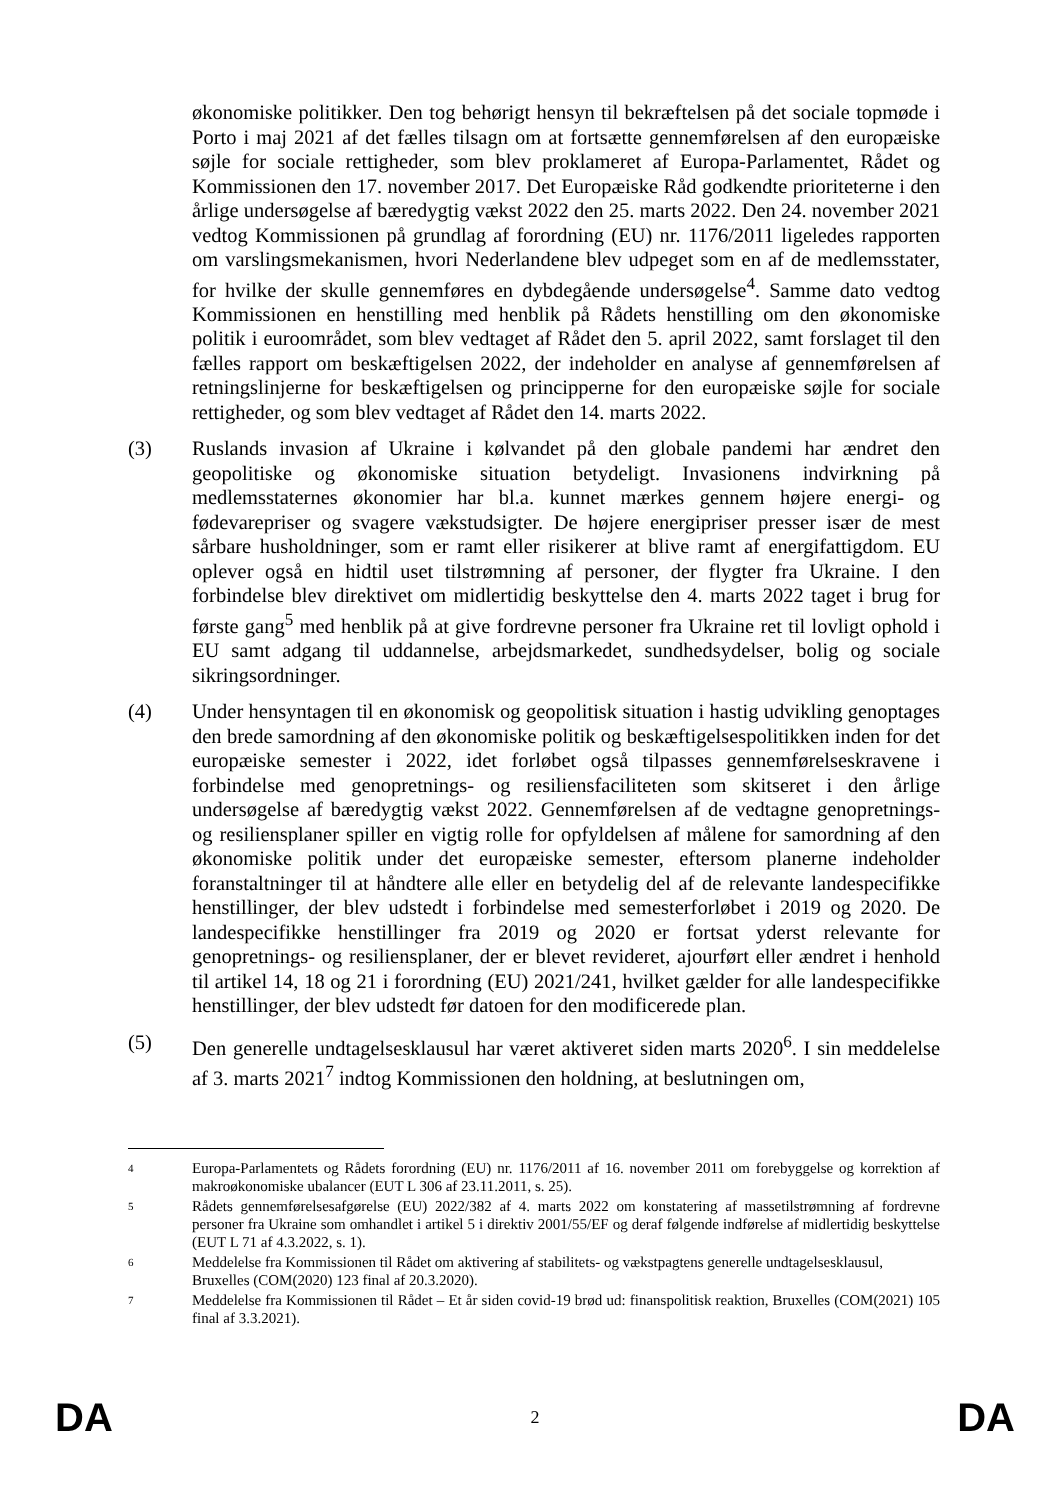økonomiske politikker. Den tog behørigt hensyn til bekræftelsen på det sociale topmøde i Porto i maj 2021 af det fælles tilsagn om at fortsætte gennemførelsen af den europæiske søjle for sociale rettigheder, som blev proklameret af Europa-Parlamentet, Rådet og Kommissionen den 17. november 2017. Det Europæiske Råd godkendte prioriteterne i den årlige undersøgelse af bæredygtig vækst 2022 den 25. marts 2022. Den 24. november 2021 vedtog Kommissionen på grundlag af forordning (EU) nr. 1176/2011 ligeledes rapporten om varslingsmekanismen, hvori Nederlandene blev udpeget som en af de medlemsstater, for hvilke der skulle gennemføres en dybdegående undersøgelse<sup>4</sup>. Samme dato vedtog Kommissionen en henstilling med henblik på Rådets henstilling om den økonomiske politik i euroområdet, som blev vedtaget af Rådet den 5. april 2022, samt forslaget til den fælles rapport om beskæftigelsen 2022, der indeholder en analyse af gennemførelsen af retningslinjerne for beskæftigelsen og principperne for den europæiske søjle for sociale rettigheder, og som blev vedtaget af Rådet den 14. marts 2022.
(3) Ruslands invasion af Ukraine i kølvandet på den globale pandemi har ændret den geopolitiske og økonomiske situation betydeligt. Invasionens indvirkning på medlemsstaternes økonomier har bl.a. kunnet mærkes gennem højere energi- og fødevarepriser og svagere vækstudsigter. De højere energipriser presser især de mest sårbare husholdninger, som er ramt eller risikerer at blive ramt af energifattigdom. EU oplever også en hidtil uset tilstrømning af personer, der flygter fra Ukraine. I den forbindelse blev direktivet om midlertidig beskyttelse den 4. marts 2022 taget i brug for første gang<sup>5</sup> med henblik på at give fordrevne personer fra Ukraine ret til lovligt ophold i EU samt adgang til uddannelse, arbejdsmarkedet, sundhedsydelser, bolig og sociale sikringsordninger.
(4) Under hensyntagen til en økonomisk og geopolitisk situation i hastig udvikling genoptages den brede samordning af den økonomiske politik og beskæftigelsespolitikken inden for det europæiske semester i 2022, idet forløbet også tilpasses gennemførelseskravene i forbindelse med genopretnings- og resiliensfaciliteten som skitseret i den årlige undersøgelse af bæredygtig vækst 2022. Gennemførelsen af de vedtagne genopretnings- og resiliensplaner spiller en vigtig rolle for opfyldelsen af målene for samordning af den økonomiske politik under det europæiske semester, eftersom planerne indeholder foranstaltninger til at håndtere alle eller en betydelig del af de relevante landespecifikke henstillinger, der blev udstedt i forbindelse med semesterforløbet i 2019 og 2020. De landespecifikke henstillinger fra 2019 og 2020 er fortsat yderst relevante for genopretnings- og resiliensplaner, der er blevet revideret, ajourført eller ændret i henhold til artikel 14, 18 og 21 i forordning (EU) 2021/241, hvilket gælder for alle landespecifikke henstillinger, der blev udstedt før datoen for den modificerede plan.
(5) Den generelle undtagelsesklausul har været aktiveret siden marts 2020<sup>6</sup>. I sin meddelelse af 3. marts 2021<sup>7</sup> indtog Kommissionen den holdning, at beslutningen om,
4
Europa-Parlamentets og Rådets forordning (EU) nr. 1176/2011 af 16. november 2011 om forebyggelse og korrektion af makroøkonomiske ubalancer (EUT L 306 af 23.11.2011, s. 25).
5
Rådets gennemførelsesafgørelse (EU) 2022/382 af 4. marts 2022 om konstatering af massetilstrømning af fordrevne personer fra Ukraine som omhandlet i artikel 5 i direktiv 2001/55/EF og deraf følgende indførelse af midlertidig beskyttelse (EUT L 71 af 4.3.2022, s. 1).
6
Meddelelse fra Kommissionen til Rådet om aktivering af stabilitets- og vækstpagtens generelle undtagelsesklausul,
Bruxelles (COM(2020) 123 final af 20.3.2020).
7
Meddelelse fra Kommissionen til Rådet – Et år siden covid-19 brød ud: finanspolitisk reaktion, Bruxelles (COM(2021) 105 final af 3.3.2021).
DA 2 DA